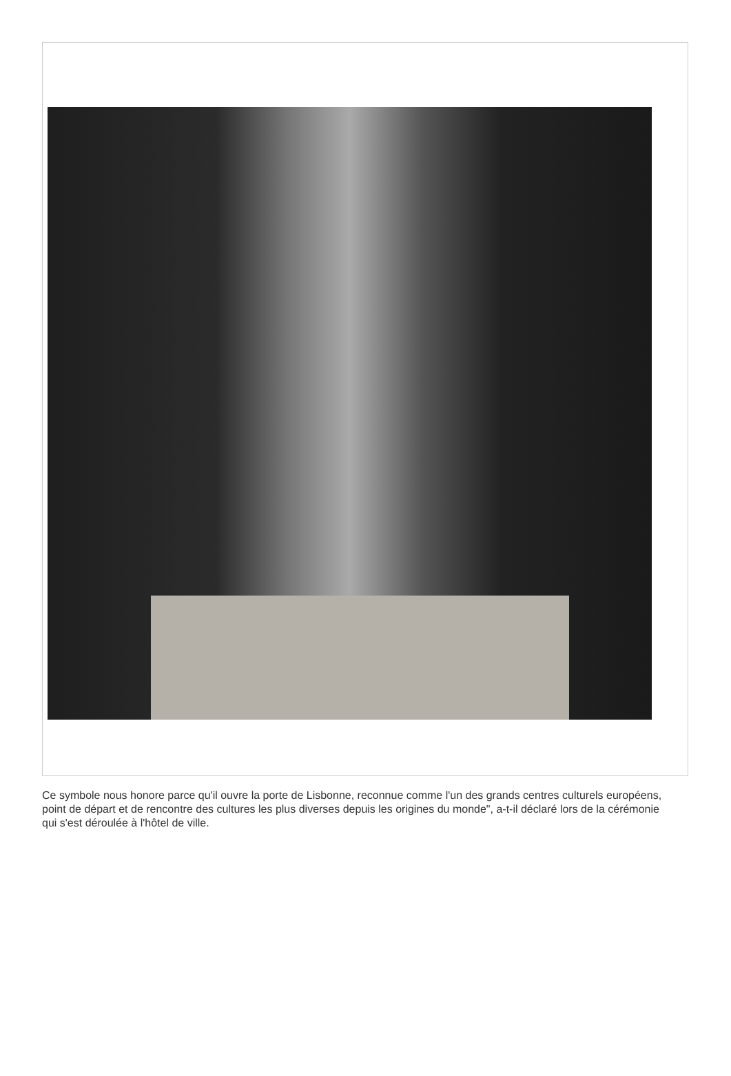Ce symbole nous honore parce qu'il ouvre la porte de Lisbonne, reconnue comme l'un des grands centres culturels européens, point de départ et de rencontre des cultures les plus diverses depuis les origines du monde", a-t-il déclaré lors de la cérémonie qui s'est déroulée à l'hôtel de ville.